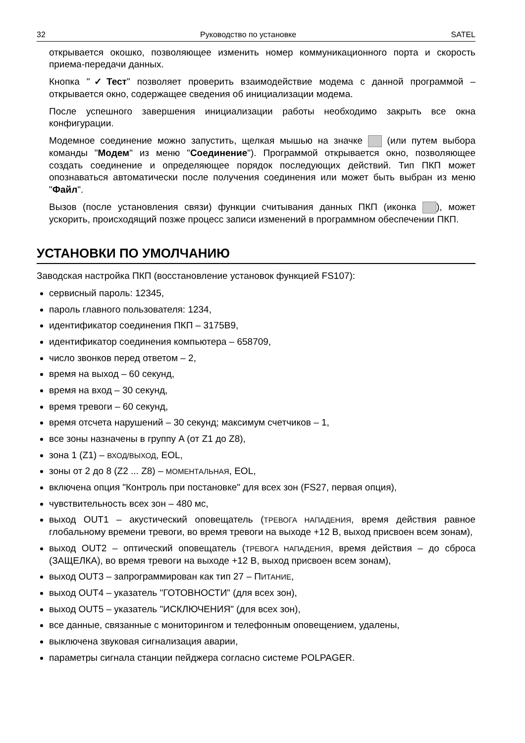32 Руководство по установке SATEL
открывается окошко, позволяющее изменить номер коммуникационного порта и скорость приема-передачи данных.
Кнопка "✓Тест" позволяет проверить взаимодействие модема с данной программой – открывается окно, содержащее сведения об инициализации модема.
После успешного завершения инициализации работы необходимо закрыть все окна конфигурации.
Модемное соединение можно запустить, щелкая мышью на значке (или путем выбора команды "Модем" из меню "Соединение"). Программой открывается окно, позволяющее создать соединение и определяющее порядок последующих действий. Тип ПКП может опознаваться автоматически после получения соединения или может быть выбран из меню "Файл".
Вызов (после установления связи) функции считывания данных ПКП (иконка ), может ускорить, происходящий позже процесс записи изменений в программном обеспечении ПКП.
УСТАНОВКИ ПО УМОЛЧАНИЮ
Заводская настройка ПКП (восстановление установок функцией FS107):
сервисный пароль: 12345,
пароль главного пользователя: 1234,
идентификатор соединения ПКП – 3175B9,
идентификатор соединения компьютера – 658709,
число звонков перед ответом – 2,
время на выход – 60 секунд,
время на вход – 30 секунд,
время тревоги – 60 секунд,
время отсчета нарушений – 30 секунд; максимум счетчиков – 1,
все зоны назначены в группу A (от Z1 до Z8),
зона 1 (Z1) – ВХОД/ВЫХОД, EOL,
зоны от 2 до 8 (Z2 ... Z8) – МОМЕНТАЛЬНАЯ, EOL,
включена опция "Контроль при постановке" для всех зон (FS27, первая опция),
чувствительность всех зон – 480 мс,
выход OUT1 – акустический оповещатель (ТРЕВОГА НАПАДЕНИЯ, время действия равное глобальному времени тревоги, во время тревоги на выходе +12 В, выход присвоен всем зонам),
выход OUT2 – оптический оповещатель (ТРЕВОГА НАПАДЕНИЯ, время действия – до сброса (ЗАЩЕЛКА), во время тревоги на выходе +12 В, выход присвоен всем зонам),
выход OUT3 – запрограммирован как тип 27 – ПИТАНИЕ,
выход OUT4 – указатель "ГОТОВНОСТИ" (для всех зон),
выход OUT5 – указатель "ИСКЛЮЧЕНИЯ" (для всех зон),
все данные, связанные с мониторингом и телефонным оповещением, удалены,
выключена звуковая сигнализация аварии,
параметры сигнала станции пейджера согласно системе POLPAGER.